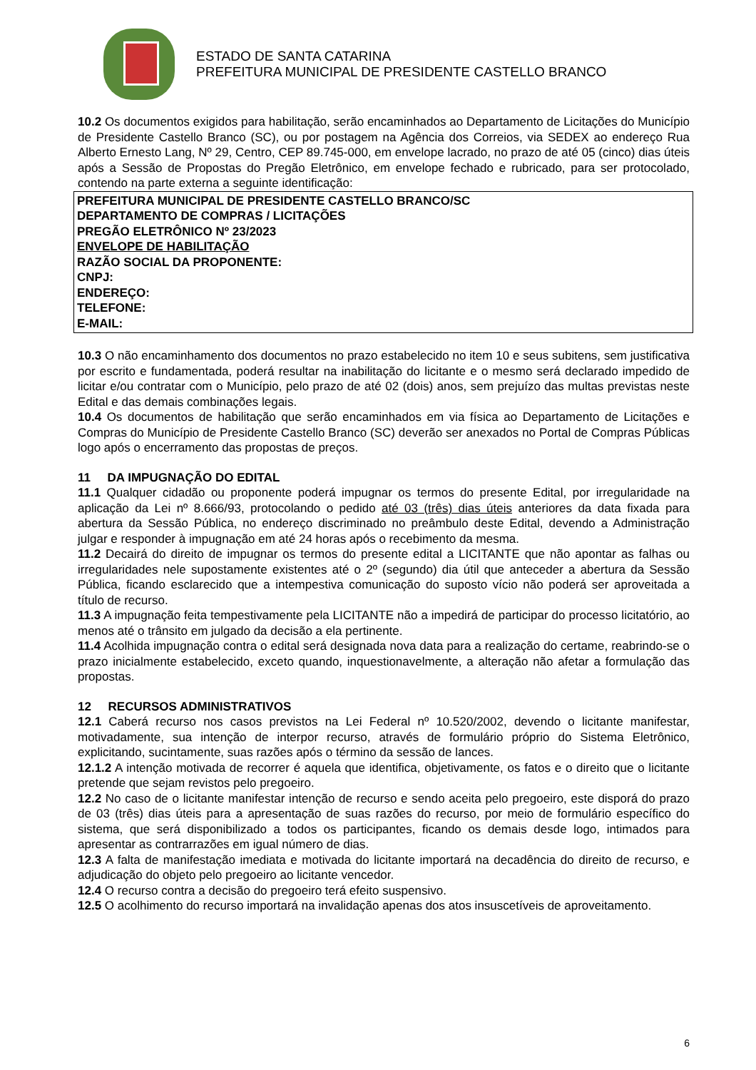ESTADO DE SANTA CATARINA
PREFEITURA MUNICIPAL DE PRESIDENTE CASTELLO BRANCO
10.2 Os documentos exigidos para habilitação, serão encaminhados ao Departamento de Licitações do Município de Presidente Castello Branco (SC), ou por postagem na Agência dos Correios, via SEDEX ao endereço Rua Alberto Ernesto Lang, Nº 29, Centro, CEP 89.745-000, em envelope lacrado, no prazo de até 05 (cinco) dias úteis após a Sessão de Propostas do Pregão Eletrônico, em envelope fechado e rubricado, para ser protocolado, contendo na parte externa a seguinte identificação:
PREFEITURA MUNICIPAL DE PRESIDENTE CASTELLO BRANCO/SC
DEPARTAMENTO DE COMPRAS / LICITAÇÕES
PREGÃO ELETRÔNICO Nº 23/2023
ENVELOPE DE HABILITAÇÃO
RAZÃO SOCIAL DA PROPONENTE:
CNPJ:
ENDEREÇO:
TELEFONE:
E-MAIL:
10.3 O não encaminhamento dos documentos no prazo estabelecido no item 10 e seus subitens, sem justificativa por escrito e fundamentada, poderá resultar na inabilitação do licitante e o mesmo será declarado impedido de licitar e/ou contratar com o Município, pelo prazo de até 02 (dois) anos, sem prejuízo das multas previstas neste Edital e das demais combinações legais.
10.4 Os documentos de habilitação que serão encaminhados em via física ao Departamento de Licitações e Compras do Município de Presidente Castello Branco (SC) deverão ser anexados no Portal de Compras Públicas logo após o encerramento das propostas de preços.
11 DA IMPUGNAÇÃO DO EDITAL
11.1 Qualquer cidadão ou proponente poderá impugnar os termos do presente Edital, por irregularidade na aplicação da Lei nº 8.666/93, protocolando o pedido até 03 (três) dias úteis anteriores da data fixada para abertura da Sessão Pública, no endereço discriminado no preâmbulo deste Edital, devendo a Administração julgar e responder à impugnação em até 24 horas após o recebimento da mesma.
11.2 Decairá do direito de impugnar os termos do presente edital a LICITANTE que não apontar as falhas ou irregularidades nele supostamente existentes até o 2º (segundo) dia útil que anteceder a abertura da Sessão Pública, ficando esclarecido que a intempestiva comunicação do suposto vício não poderá ser aproveitada a título de recurso.
11.3 A impugnação feita tempestivamente pela LICITANTE não a impedirá de participar do processo licitatório, ao menos até o trânsito em julgado da decisão a ela pertinente.
11.4 Acolhida impugnação contra o edital será designada nova data para a realização do certame, reabrindo-se o prazo inicialmente estabelecido, exceto quando, inquestionavelmente, a alteração não afetar a formulação das propostas.
12 RECURSOS ADMINISTRATIVOS
12.1 Caberá recurso nos casos previstos na Lei Federal nº 10.520/2002, devendo o licitante manifestar, motivadamente, sua intenção de interpor recurso, através de formulário próprio do Sistema Eletrônico, explicitando, sucintamente, suas razões após o término da sessão de lances.
12.1.2 A intenção motivada de recorrer é aquela que identifica, objetivamente, os fatos e o direito que o licitante pretende que sejam revistos pelo pregoeiro.
12.2 No caso de o licitante manifestar intenção de recurso e sendo aceita pelo pregoeiro, este disporá do prazo de 03 (três) dias úteis para a apresentação de suas razões do recurso, por meio de formulário específico do sistema, que será disponibilizado a todos os participantes, ficando os demais desde logo, intimados para apresentar as contrarrazões em igual número de dias.
12.3 A falta de manifestação imediata e motivada do licitante importará na decadência do direito de recurso, e adjudicação do objeto pelo pregoeiro ao licitante vencedor.
12.4 O recurso contra a decisão do pregoeiro terá efeito suspensivo.
12.5 O acolhimento do recurso importará na invalidação apenas dos atos insuscetíveis de aproveitamento.
6